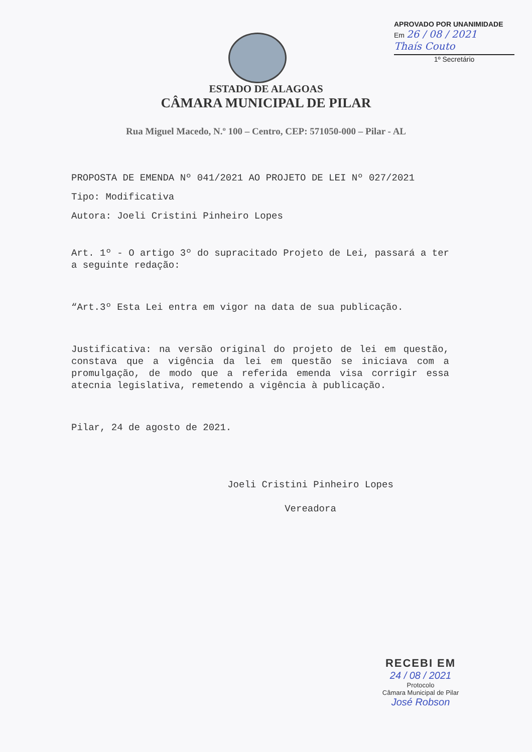APROVADO POR UNANIMIDADE
Em 26 / 08 / 2021
Thaís Couto
1º Secretário
ESTADO DE ALAGOAS
CÂMARA MUNICIPAL DE PILAR
Rua Miguel Macedo, N.º 100 – Centro, CEP: 571050-000 – Pilar - AL
PROPOSTA DE EMENDA Nº 041/2021 AO PROJETO DE LEI Nº 027/2021
Tipo: Modificativa
Autora: Joeli Cristini Pinheiro Lopes
Art. 1º - O artigo 3º do supracitado Projeto de Lei, passará a ter a seguinte redação:
“Art.3º Esta Lei entra em vigor na data de sua publicação.
Justificativa: na versão original do projeto de lei em questão, constava que a vigência da lei em questão se iniciava com a promulgação, de modo que a referida emenda visa corrigir essa atecnia legislativa, remetendo a vigência à publicação.
Pilar, 24 de agosto de 2021.
Joeli Cristini Pinheiro Lopes
Vereadora
RECEBI EM
24 / 08 / 2021
Protocolo
Câmara Municipal de Pilar
José Robson